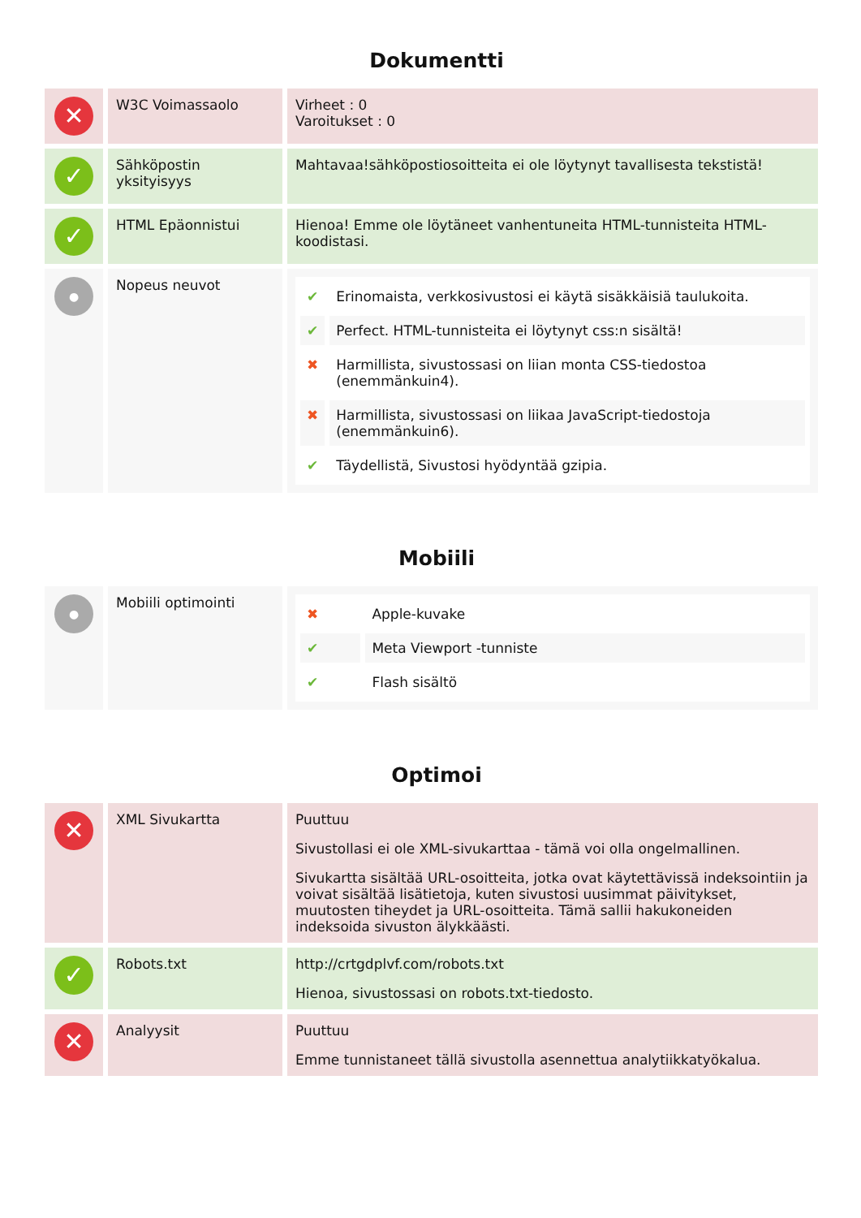Dokumentti
| ✕ | W3C Voimassaolo | Virheet : 0 Varoitukset : 0 |
| ✓ | Sähköpostin yksityisyys | Mahtavaa!sähköpostiosoitteita ei ole löytynyt tavallisesta tekstistä! |
| ✓ | HTML Epäonnistui | Hienoa! Emme ole löytäneet vanhentuneita HTML-tunnisteita HTML-koodistasi. |
| ● | Nopeus neuvot | / ✔ / Erinomaista, verkkosivustosi ei käytä sisäkkäisiä taulukoita. / / ✔ / Perfect. HTML-tunnisteita ei löytynyt css:n sisältä! / / ✖ / Harmillista, sivustossasi on liian monta CSS-tiedostoa (enemmänkuin4). / / ✖ / Harmillista, sivustossasi on liikaa JavaScript-tiedostoja (enemmänkuin6). / / ✔ / Täydellistä, Sivustosi hyödyntää gzipia. / |
Mobiili
| ● | Mobiili optimointi | / ✖ / Apple-kuvake / / ✔ / Meta Viewport -tunniste / / ✔ / Flash sisältö / |
Optimoi
| ✕ | XML Sivukartta | Puuttuu Sivustollasi ei ole XML-sivukarttaa - tämä voi olla ongelmallinen. Sivukartta sisältää URL-osoitteita, jotka ovat käytettävissä indeksointiin ja voivat sisältää lisätietoja, kuten sivustosi uusimmat päivitykset, muutosten tiheydet ja URL-osoitteita. Tämä sallii hakukoneiden indeksoida sivuston älykkäästi. |
| ✓ | Robots.txt | http://crtgdplvf.com/robots.txt Hienoa, sivustossasi on robots.txt-tiedosto. |
| ✕ | Analyysit | Puuttuu Emme tunnistaneet tällä sivustolla asennettua analytiikkatyökalua. |